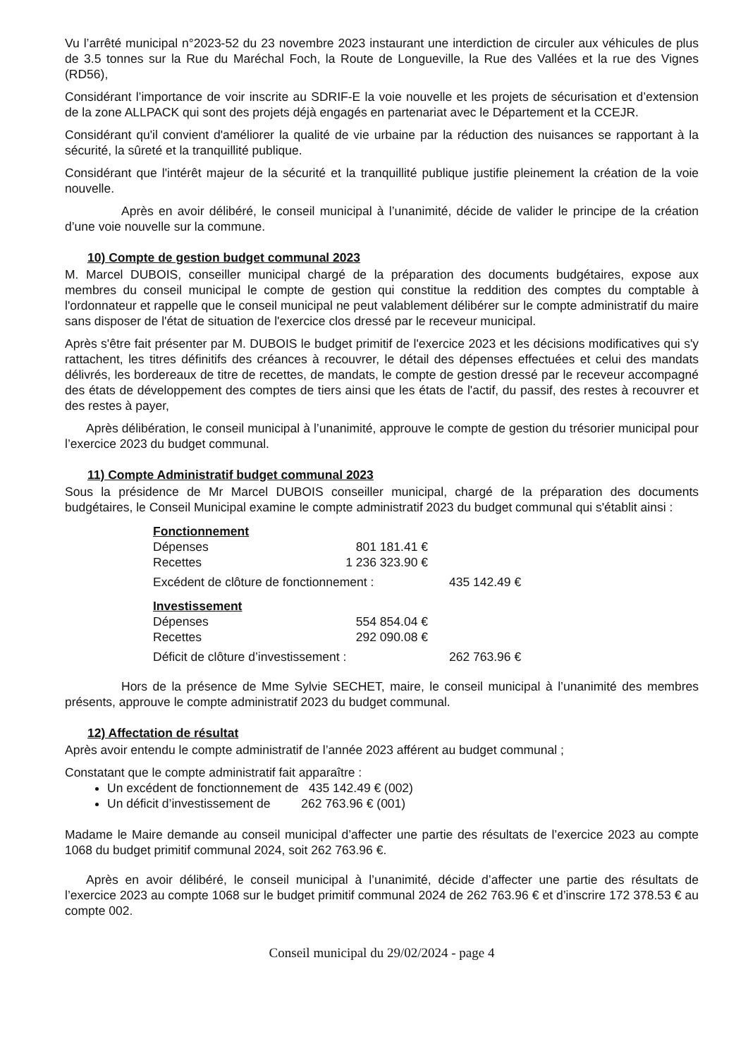Vu l’arrêté municipal n°2023-52 du 23 novembre 2023 instaurant une interdiction de circuler aux véhicules de plus de 3.5 tonnes sur la Rue du Maréchal Foch, la Route de Longueville, la Rue des Vallées et la rue des Vignes (RD56),
Considérant l’importance de voir inscrite au SDRIF-E la voie nouvelle et les projets de sécurisation et d’extension de la zone ALLPACK qui sont des projets déjà engagés en partenariat avec le Département et la CCEJR.
Considérant qu'il convient d'améliorer la qualité de vie urbaine par la réduction des nuisances se rapportant à la sécurité, la sûreté et la tranquillité publique.
Considérant que l'intérêt majeur de la sécurité et la tranquillité publique justifie pleinement la création de la voie nouvelle.
Après en avoir délibéré, le conseil municipal à l’unanimité, décide de valider le principe de la création d’une voie nouvelle sur la commune.
10) Compte de gestion budget communal 2023
M. Marcel DUBOIS, conseiller municipal chargé de la préparation des documents budgétaires, expose aux membres du conseil municipal le compte de gestion qui constitue la reddition des comptes du comptable à l'ordonnateur et rappelle que le conseil municipal ne peut valablement délibérer sur le compte administratif du maire sans disposer de l'état de situation de l'exercice clos dressé par le receveur municipal.
Après s'être fait présenter par M. DUBOIS le budget primitif de l'exercice 2023 et les décisions modificatives qui s'y rattachent, les titres définitifs des créances à recouvrer, le détail des dépenses effectuées et celui des mandats délivrés, les bordereaux de titre de recettes, de mandats, le compte de gestion dressé par le receveur accompagné des états de développement des comptes de tiers ainsi que les états de l'actif, du passif, des restes à recouvrer et des restes à payer,
Après délibération, le conseil municipal à l’unanimité, approuve le compte de gestion du trésorier municipal pour l’exercice 2023 du budget communal.
11) Compte Administratif budget communal 2023
Sous la présidence de Mr Marcel DUBOIS conseiller municipal, chargé de la préparation des documents budgétaires, le Conseil Municipal examine le compte administratif 2023 du budget communal qui s'établit ainsi :
| Fonctionnement | | |
| Dépenses | 801 181.41 € | |
| Recettes | 1 236 323.90 € | |
| Excédent de clôture de fonctionnement : | | 435 142.49 € |
| Investissement | | |
| Dépenses | 554 854.04 € | |
| Recettes | 292 090.08 € | |
| Déficit de clôture d’investissement : | | 262 763.96 € |
Hors de la présence de Mme Sylvie SECHET, maire, le conseil municipal à l’unanimité des membres présents, approuve le compte administratif 2023 du budget communal.
12) Affectation de résultat
Après avoir entendu le compte administratif de l’année 2023 afférent au budget communal ;
Constatant que le compte administratif fait apparaître :
Un excédent de fonctionnement de 435 142.49 € (002)
Un déficit d’investissement de 262 763.96 € (001)
Madame le Maire demande au conseil municipal d’affecter une partie des résultats de l’exercice 2023 au compte 1068 du budget primitif communal 2024, soit 262 763.96 €.
Après en avoir délibéré, le conseil municipal à l’unanimité, décide d’affecter une partie des résultats de l’exercice 2023 au compte 1068 sur le budget primitif communal 2024 de 262 763.96 € et d’inscrire 172 378.53 € au compte 002.
Conseil municipal du 29/02/2024 - page 4